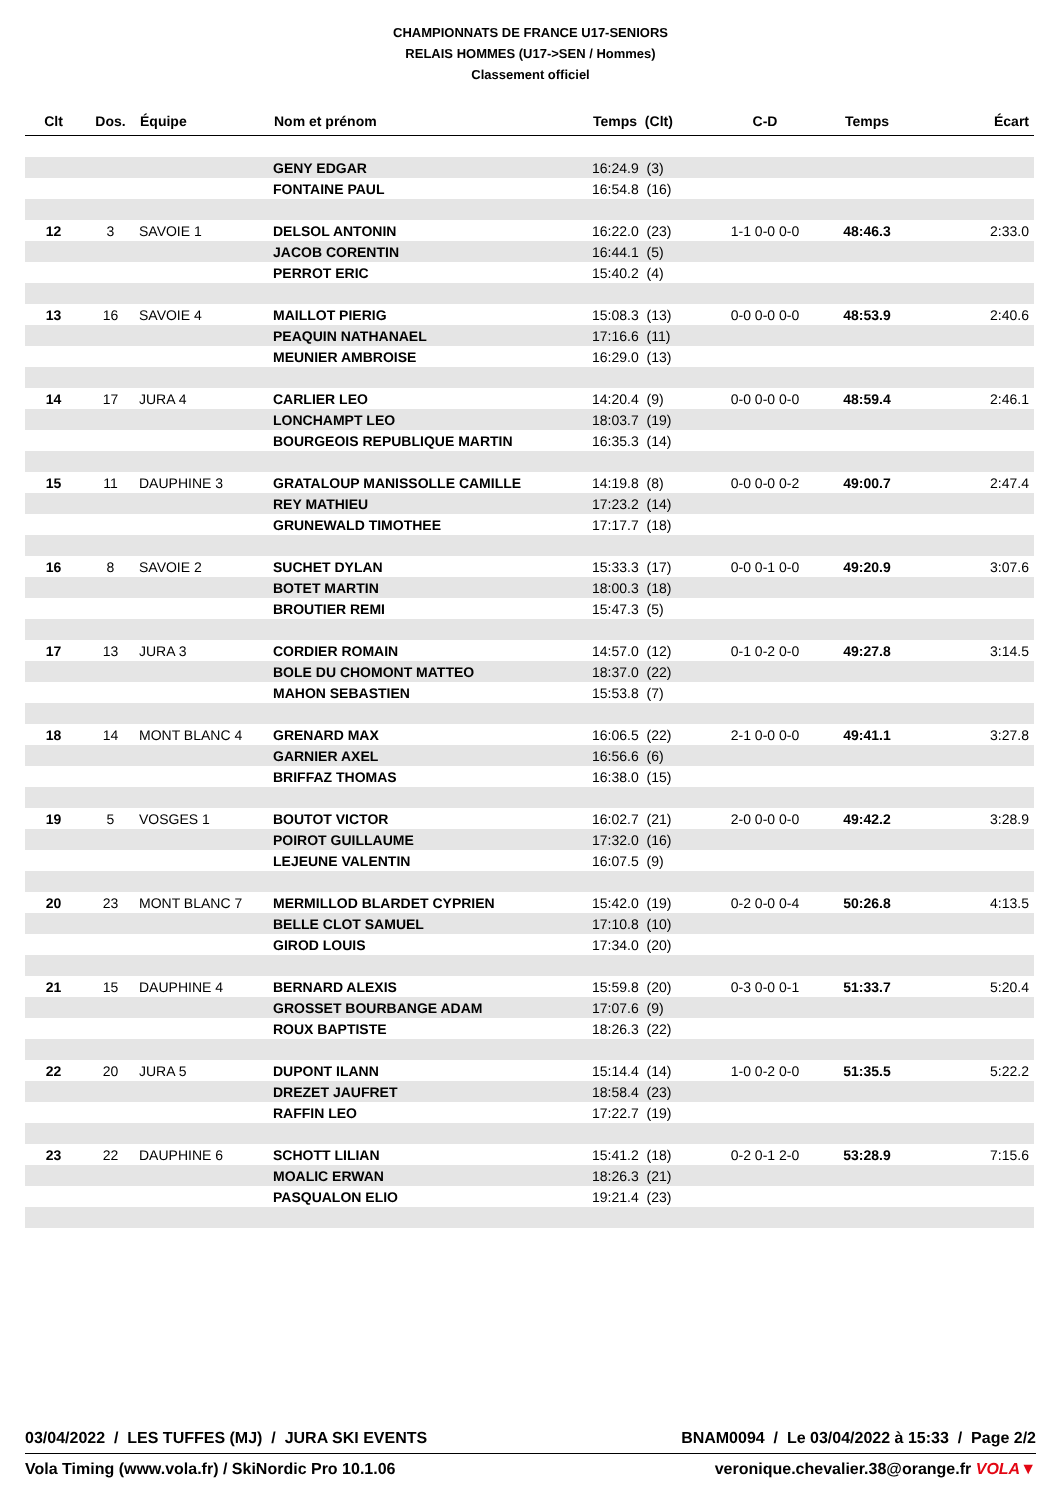CHAMPIONNATS DE FRANCE U17-SENIORS
RELAIS HOMMES (U17->SEN / Hommes)
Classement officiel
| Clt | Dos. | Équipe | Nom et prénom | Temps (Clt) | C-D | Temps | Écart |
| --- | --- | --- | --- | --- | --- | --- | --- |
| | | | GENY EDGAR | 16:24.9 (3) | | | |
| | | | FONTAINE PAUL | 16:54.8 (16) | | | |
| 12 | 3 | SAVOIE 1 | DELSOL ANTONIN | 16:22.0 (23) | 1-1 0-0 0-0 | 48:46.3 | 2:33.0 |
| | | | JACOB CORENTIN | 16:44.1 (5) | | | |
| | | | PERROT ERIC | 15:40.2 (4) | | | |
| 13 | 16 | SAVOIE 4 | MAILLOT PIERIG | 15:08.3 (13) | 0-0 0-0 0-0 | 48:53.9 | 2:40.6 |
| | | | PEAQUIN NATHANAEL | 17:16.6 (11) | | | |
| | | | MEUNIER AMBROISE | 16:29.0 (13) | | | |
| 14 | 17 | JURA 4 | CARLIER LEO | 14:20.4 (9) | 0-0 0-0 0-0 | 48:59.4 | 2:46.1 |
| | | | LONCHAMPT LEO | 18:03.7 (19) | | | |
| | | | BOURGEOIS REPUBLIQUE MARTIN | 16:35.3 (14) | | | |
| 15 | 11 | DAUPHINE 3 | GRATALOUP MANISSOLLE CAMILLE | 14:19.8 (8) | 0-0 0-0 0-2 | 49:00.7 | 2:47.4 |
| | | | REY MATHIEU | 17:23.2 (14) | | | |
| | | | GRUNEWALD TIMOTHEE | 17:17.7 (18) | | | |
| 16 | 8 | SAVOIE 2 | SUCHET DYLAN | 15:33.3 (17) | 0-0 0-1 0-0 | 49:20.9 | 3:07.6 |
| | | | BOTET MARTIN | 18:00.3 (18) | | | |
| | | | BROUTIER REMI | 15:47.3 (5) | | | |
| 17 | 13 | JURA 3 | CORDIER ROMAIN | 14:57.0 (12) | 0-1 0-2 0-0 | 49:27.8 | 3:14.5 |
| | | | BOLE DU CHOMONT MATTEO | 18:37.0 (22) | | | |
| | | | MAHON SEBASTIEN | 15:53.8 (7) | | | |
| 18 | 14 | MONT BLANC 4 | GRENARD MAX | 16:06.5 (22) | 2-1 0-0 0-0 | 49:41.1 | 3:27.8 |
| | | | GARNIER AXEL | 16:56.6 (6) | | | |
| | | | BRIFFAZ THOMAS | 16:38.0 (15) | | | |
| 19 | 5 | VOSGES 1 | BOUTOT VICTOR | 16:02.7 (21) | 2-0 0-0 0-0 | 49:42.2 | 3:28.9 |
| | | | POIROT GUILLAUME | 17:32.0 (16) | | | |
| | | | LEJEUNE VALENTIN | 16:07.5 (9) | | | |
| 20 | 23 | MONT BLANC 7 | MERMILLOD BLARDET CYPRIEN | 15:42.0 (19) | 0-2 0-0 0-4 | 50:26.8 | 4:13.5 |
| | | | BELLE CLOT SAMUEL | 17:10.8 (10) | | | |
| | | | GIROD LOUIS | 17:34.0 (20) | | | |
| 21 | 15 | DAUPHINE 4 | BERNARD ALEXIS | 15:59.8 (20) | 0-3 0-0 0-1 | 51:33.7 | 5:20.4 |
| | | | GROSSET BOURBANGE ADAM | 17:07.6 (9) | | | |
| | | | ROUX BAPTISTE | 18:26.3 (22) | | | |
| 22 | 20 | JURA 5 | DUPONT ILANN | 15:14.4 (14) | 1-0 0-2 0-0 | 51:35.5 | 5:22.2 |
| | | | DREZET JAUFRET | 18:58.4 (23) | | | |
| | | | RAFFIN LEO | 17:22.7 (19) | | | |
| 23 | 22 | DAUPHINE 6 | SCHOTT LILIAN | 15:41.2 (18) | 0-2 0-1 2-0 | 53:28.9 | 7:15.6 |
| | | | MOALIC ERWAN | 18:26.3 (21) | | | |
| | | | PASQUALON ELIO | 19:21.4 (23) | | | |
03/04/2022 / LES TUFFES (MJ) / JURA SKI EVENTS BNAM0094 / Le 03/04/2022 à 15:33 / Page 2/2
Vola Timing (www.vola.fr) / SkiNordic Pro 10.1.06 veronique.chevalier.38@orange.fr VOLA▼